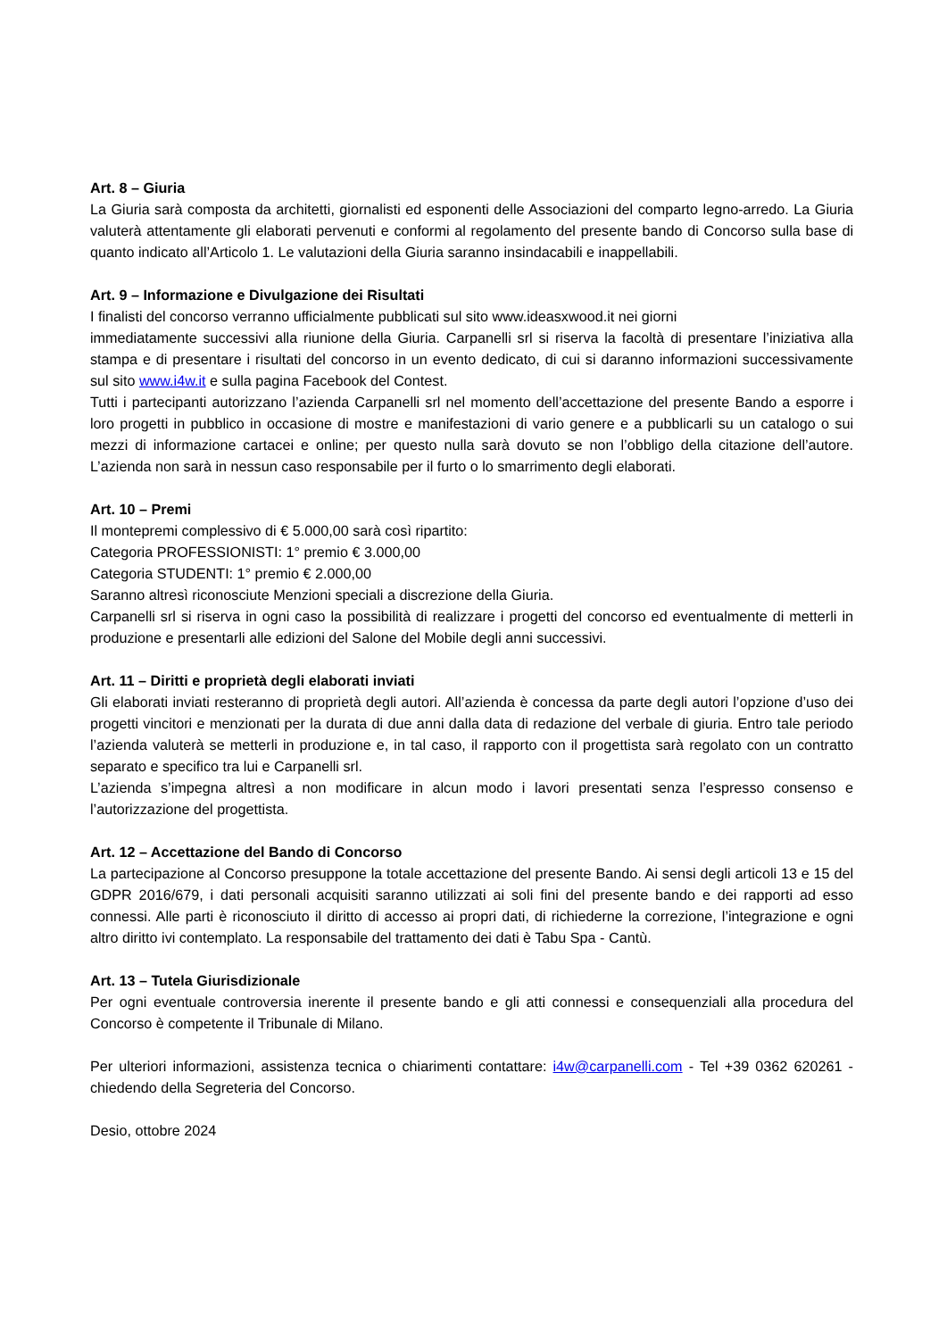Art. 8 – Giuria
La Giuria sarà composta da architetti, giornalisti ed esponenti delle Associazioni del comparto legno-arredo. La Giuria valuterà attentamente gli elaborati pervenuti e conformi al regolamento del presente bando di Concorso sulla base di quanto indicato all’Articolo 1. Le valutazioni della Giuria saranno insindacabili e inappellabili.
Art. 9 – Informazione e Divulgazione dei Risultati
I finalisti del concorso verranno ufficialmente pubblicati sul sito www.ideasxwood.it nei giorni
immediatamente successivi alla riunione della Giuria. Carpanelli srl si riserva la facoltà di presentare l’iniziativa alla stampa e di presentare i risultati del concorso in un evento dedicato, di cui si daranno informazioni successivamente sul sito www.i4w.it e sulla pagina Facebook del Contest.
Tutti i partecipanti autorizzano l’azienda Carpanelli srl nel momento dell’accettazione del presente Bando a esporre i loro progetti in pubblico in occasione di mostre e manifestazioni di vario genere e a pubblicarli su un catalogo o sui mezzi di informazione cartacei e online; per questo nulla sarà dovuto se non l’obbligo della citazione dell’autore. L’azienda non sarà in nessun caso responsabile per il furto o lo smarrimento degli elaborati.
Art. 10 – Premi
Il montepremi complessivo di € 5.000,00 sarà così ripartito:
Categoria PROFESSIONISTI: 1° premio € 3.000,00
Categoria STUDENTI: 1° premio € 2.000,00
Saranno altresì riconosciute Menzioni speciali a discrezione della Giuria.
Carpanelli srl si riserva in ogni caso la possibilità di realizzare i progetti del concorso ed eventualmente di metterli in produzione e presentarli alle edizioni del Salone del Mobile degli anni successivi.
Art. 11 – Diritti e proprietà degli elaborati inviati
Gli elaborati inviati resteranno di proprietà degli autori. All’azienda è concessa da parte degli autori l’opzione d’uso dei progetti vincitori e menzionati per la durata di due anni dalla data di redazione del verbale di giuria. Entro tale periodo l’azienda valuterà se metterli in produzione e, in tal caso, il rapporto con il progettista sarà regolato con un contratto separato e specifico tra lui e Carpanelli srl.
L’azienda s’impegna altresì a non modificare in alcun modo i lavori presentati senza l’espresso consenso e l’autorizzazione del progettista.
Art. 12 – Accettazione del Bando di Concorso
La partecipazione al Concorso presuppone la totale accettazione del presente Bando. Ai sensi degli articoli 13 e 15 del GDPR 2016/679, i dati personali acquisiti saranno utilizzati ai soli fini del presente bando e dei rapporti ad esso connessi. Alle parti è riconosciuto il diritto di accesso ai propri dati, di richiederne la correzione, l’integrazione e ogni altro diritto ivi contemplato. La responsabile del trattamento dei dati è Tabu Spa - Cantù.
Art. 13 – Tutela Giurisdizionale
Per ogni eventuale controversia inerente il presente bando e gli atti connessi e consequenziali alla procedura del Concorso è competente il Tribunale di Milano.
Per ulteriori informazioni, assistenza tecnica o chiarimenti contattare: i4w@carpanelli.com - Tel +39 0362 620261 - chiedendo della Segreteria del Concorso.
Desio, ottobre 2024